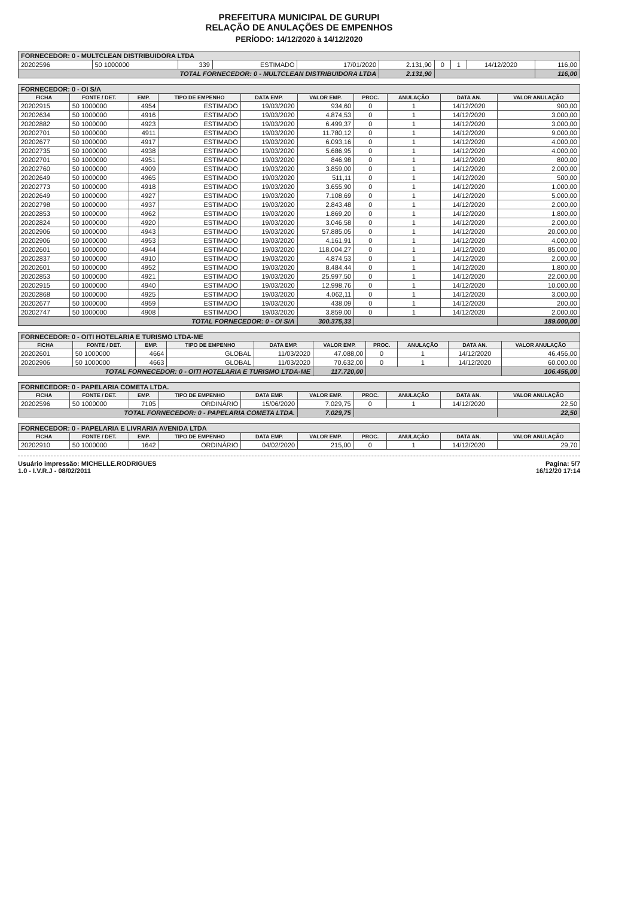PREFEITURA MUNICIPAL DE GURUPI
RELAÇÃO DE ANULAÇÕES DE EMPENHOS
PERÍODO: 14/12/2020 à 14/12/2020
| FORNECEDOR: 0 - MULTCLEAN DISTRIBUIDORA LTDA | | | | | | | | | |
| 20202596 | 50 1000000 | 339 | ESTIMADO | 17/01/2020 | 2.131,90 | 0 | 1 | 14/12/2020 | 116,00 |
| TOTAL FORNECEDOR: 0 - MULTCLEAN DISTRIBUIDORA LTDA | | | | | 2.131,90 | | | | 116,00 |
| FORNECEDOR: 0 - OI S/A | | | | | | | | | |
| FICHA | FONTE / DET. | EMP. | TIPO DE EMPENHO | DATA EMP. | VALOR EMP. | PROC. | ANULAÇÃO | DATA AN. | VALOR ANULAÇÃO |
| 20202915 | 50 1000000 | 4954 | ESTIMADO | 19/03/2020 | 934,60 | 0 | 1 | 14/12/2020 | 900,00 |
| 20202634 | 50 1000000 | 4916 | ESTIMADO | 19/03/2020 | 4.874,53 | 0 | 1 | 14/12/2020 | 3.000,00 |
| 20202882 | 50 1000000 | 4923 | ESTIMADO | 19/03/2020 | 6.499,37 | 0 | 1 | 14/12/2020 | 3.000,00 |
| 20202701 | 50 1000000 | 4911 | ESTIMADO | 19/03/2020 | 11.780,12 | 0 | 1 | 14/12/2020 | 9.000,00 |
| 20202677 | 50 1000000 | 4917 | ESTIMADO | 19/03/2020 | 6.093,16 | 0 | 1 | 14/12/2020 | 4.000,00 |
| 20202735 | 50 1000000 | 4938 | ESTIMADO | 19/03/2020 | 5.686,95 | 0 | 1 | 14/12/2020 | 4.000,00 |
| 20202701 | 50 1000000 | 4951 | ESTIMADO | 19/03/2020 | 846,98 | 0 | 1 | 14/12/2020 | 800,00 |
| 20202760 | 50 1000000 | 4909 | ESTIMADO | 19/03/2020 | 3.859,00 | 0 | 1 | 14/12/2020 | 2.000,00 |
| 20202649 | 50 1000000 | 4965 | ESTIMADO | 19/03/2020 | 511,11 | 0 | 1 | 14/12/2020 | 500,00 |
| 20202773 | 50 1000000 | 4918 | ESTIMADO | 19/03/2020 | 3.655,90 | 0 | 1 | 14/12/2020 | 1.000,00 |
| 20202649 | 50 1000000 | 4927 | ESTIMADO | 19/03/2020 | 7.108,69 | 0 | 1 | 14/12/2020 | 5.000,00 |
| 20202798 | 50 1000000 | 4937 | ESTIMADO | 19/03/2020 | 2.843,48 | 0 | 1 | 14/12/2020 | 2.000,00 |
| 20202853 | 50 1000000 | 4962 | ESTIMADO | 19/03/2020 | 1.869,20 | 0 | 1 | 14/12/2020 | 1.800,00 |
| 20202824 | 50 1000000 | 4920 | ESTIMADO | 19/03/2020 | 3.046,58 | 0 | 1 | 14/12/2020 | 2.000,00 |
| 20202906 | 50 1000000 | 4943 | ESTIMADO | 19/03/2020 | 57.885,05 | 0 | 1 | 14/12/2020 | 20.000,00 |
| 20202906 | 50 1000000 | 4953 | ESTIMADO | 19/03/2020 | 4.161,91 | 0 | 1 | 14/12/2020 | 4.000,00 |
| 20202601 | 50 1000000 | 4944 | ESTIMADO | 19/03/2020 | 118.004,27 | 0 | 1 | 14/12/2020 | 85.000,00 |
| 20202837 | 50 1000000 | 4910 | ESTIMADO | 19/03/2020 | 4.874,53 | 0 | 1 | 14/12/2020 | 2.000,00 |
| 20202601 | 50 1000000 | 4952 | ESTIMADO | 19/03/2020 | 8.484,44 | 0 | 1 | 14/12/2020 | 1.800,00 |
| 20202853 | 50 1000000 | 4921 | ESTIMADO | 19/03/2020 | 25.997,50 | 0 | 1 | 14/12/2020 | 22.000,00 |
| 20202915 | 50 1000000 | 4940 | ESTIMADO | 19/03/2020 | 12.998,76 | 0 | 1 | 14/12/2020 | 10.000,00 |
| 20202868 | 50 1000000 | 4925 | ESTIMADO | 19/03/2020 | 4.062,11 | 0 | 1 | 14/12/2020 | 3.000,00 |
| 20202677 | 50 1000000 | 4959 | ESTIMADO | 19/03/2020 | 438,09 | 0 | 1 | 14/12/2020 | 200,00 |
| 20202747 | 50 1000000 | 4908 | ESTIMADO | 19/03/2020 | 3.859,00 | 0 | 1 | 14/12/2020 | 2.000,00 |
| TOTAL FORNECEDOR: 0 - OI S/A | | | | | 300.375,33 | | | | 189.000,00 |
| FORNECEDOR: 0 - OITI HOTELARIA E TURISMO LTDA-ME | | | | | | | | | |
| FICHA | FONTE / DET. | EMP. | TIPO DE EMPENHO | DATA EMP. | VALOR EMP. | PROC. | ANULAÇÃO | DATA AN. | VALOR ANULAÇÃO |
| 20202601 | 50 1000000 | 4664 | GLOBAL | 11/03/2020 | 47.088,00 | 0 | 1 | 14/12/2020 | 46.456,00 |
| 20202906 | 50 1000000 | 4663 | GLOBAL | 11/03/2020 | 70.632,00 | 0 | 1 | 14/12/2020 | 60.000,00 |
| TOTAL FORNECEDOR: 0 - OITI HOTELARIA E TURISMO LTDA-ME | | | | | 117.720,00 | | | | 106.456,00 |
| FORNECEDOR: 0 - PAPELARIA COMETA LTDA. | | | | | | | | | |
| FICHA | FONTE / DET. | EMP. | TIPO DE EMPENHO | DATA EMP. | VALOR EMP. | PROC. | ANULAÇÃO | DATA AN. | VALOR ANULAÇÃO |
| 20202596 | 50 1000000 | 7105 | ORDINÁRIO | 15/06/2020 | 7.029,75 | 0 | 1 | 14/12/2020 | 22,50 |
| TOTAL FORNECEDOR: 0 - PAPELARIA COMETA LTDA. | | | | | 7.029,75 | | | | 22,50 |
| FORNECEDOR: 0 - PAPELARIA E LIVRARIA AVENIDA LTDA | | | | | | | | | |
| FICHA | FONTE / DET. | EMP. | TIPO DE EMPENHO | DATA EMP. | VALOR EMP. | PROC. | ANULAÇÃO | DATA AN. | VALOR ANULAÇÃO |
| 20202910 | 50 1000000 | 1642 | ORDINÁRIO | 04/02/2020 | 215,00 | 0 | 1 | 14/12/2020 | 29,70 |
Usuário impressão: MICHELLE.RODRIGUES
1.0 - I.V.R.J - 08/02/2011
Pagina: 5/7
16/12/20 17:14